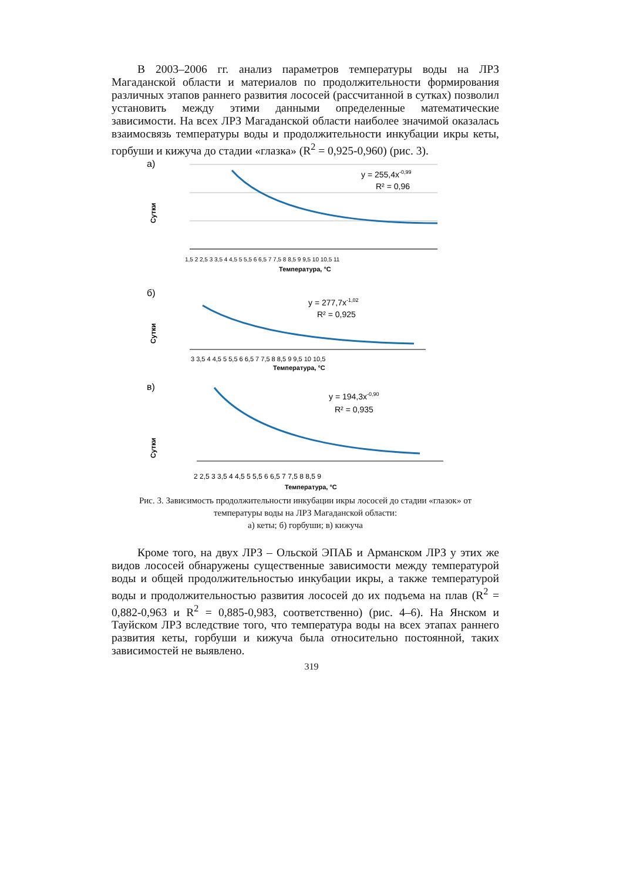В 2003–2006 гг. анализ параметров температуры воды на ЛРЗ Магаданской области и материалов по продолжительности формирования различных этапов раннего развития лососей (рассчитанной в сутках) позволил установить между этими данными определенные математические зависимости. На всех ЛРЗ Магаданской области наиболее значимой оказалась взаимосвязь температуры воды и продолжительности инкубации икры кеты, горбуши и кижуча до стадии «глазка» (R<sup>2</sup> = 0,925-0,960) (рис. 3).
а)
Сутки
y = 255,4x-0,99
R² = 0,96
1,5 2 2,5 3 3,5 4 4,5 5 5,5 6 6,5 7 7,5 8 8,5 9 9,5 10 10,5 11
Температура, °C
б)
Сутки
y = 277,7x-1,02
R² = 0,925
3 3,5 4 4,5 5 5,5 6 6,5 7 7,5 8 8,5 9 9,5 10 10,5
Температура, °C
в)
Сутки
y = 194,3x-0,90
R² = 0,935
2 2,5 3 3,5 4 4,5 5 5,5 6 6,5 7 7,5 8 8,5 9
Температура, °C
Рис. 3. Зависимость продолжительности инкубации икры лососей до стадии «глазок» от температуры воды на ЛРЗ Магаданской области:
а) кеты; б) горбуши; в) кижуча
Кроме того, на двух ЛРЗ – Ольской ЭПАБ и Арманском ЛРЗ у этих же видов лососей обнаружены существенные зависимости между температурой воды и общей продолжительностью инкубации икры, а также температурой воды и продолжительностью развития лососей до их подъема на плав (R<sup>2</sup> = 0,882-0,963 и R<sup>2</sup> = 0,885-0,983, соответственно) (рис. 4–6). На Янском и Тауйском ЛРЗ вследствие того, что температура воды на всех этапах раннего развития кеты, горбуши и кижуча была относительно постоянной, таких зависимостей не выявлено.
319